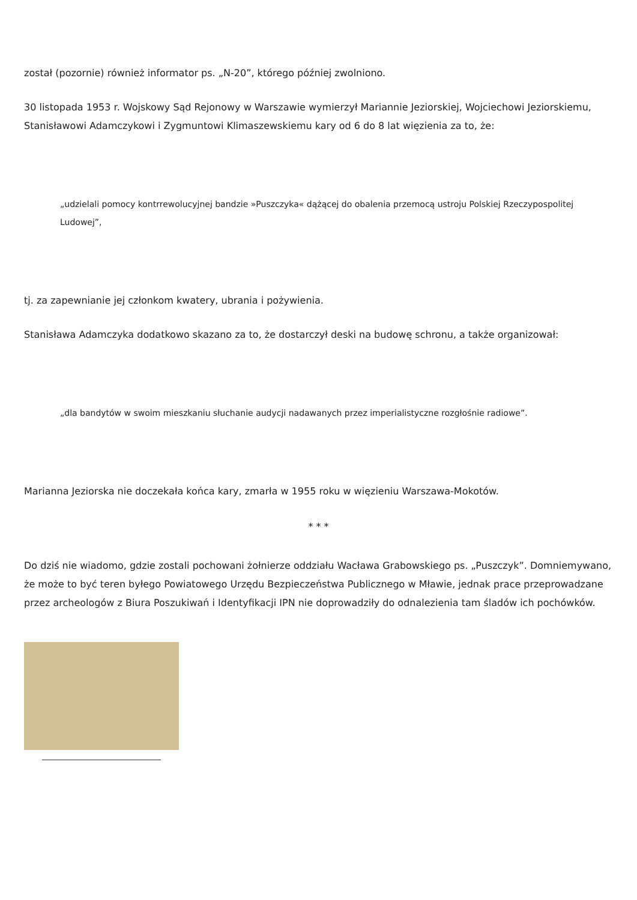został (pozornie) również informator ps. „N-20”, którego później zwolniono.
30 listopada 1953 r. Wojskowy Sąd Rejonowy w Warszawie wymierzył Mariannie Jeziorskiej, Wojciechowi Jeziorskiemu, Stanisławowi Adamczykowi i Zygmuntowi Klimaszewskiemu kary od 6 do 8 lat więzienia za to, że:
„udzielali pomocy kontrrewolucyjnej bandzie »Puszczyka« dążącej do obalenia przemocą ustroju Polskiej Rzeczypospolitej Ludowej”,
tj. za zapewnianie jej członkom kwatery, ubrania i pożywienia.
Stanisława Adamczyka dodatkowo skazano za to, że dostarczył deski na budowę schronu, a także organizował:
„dla bandytów w swoim mieszkaniu słuchanie audycji nadawanych przez imperialistyczne rozgłośnie radiowe”.
Marianna Jeziorska nie doczekała końca kary, zmarła w 1955 roku w więzieniu Warszawa-Mokotów.
* * *
Do dziś nie wiadomo, gdzie zostali pochowani żołnierze oddziału Wacława Grabowskiego ps. „Puszczyk”. Domniemywano, że może to być teren byłego Powiatowego Urzędu Bezpieczeństwa Publicznego w Mławie, jednak prace przeprowadzane przez archeologów z Biura Poszukiwań i Identyfikacji IPN nie doprowadziły do odnalezienia tam śladów ich pochówków.